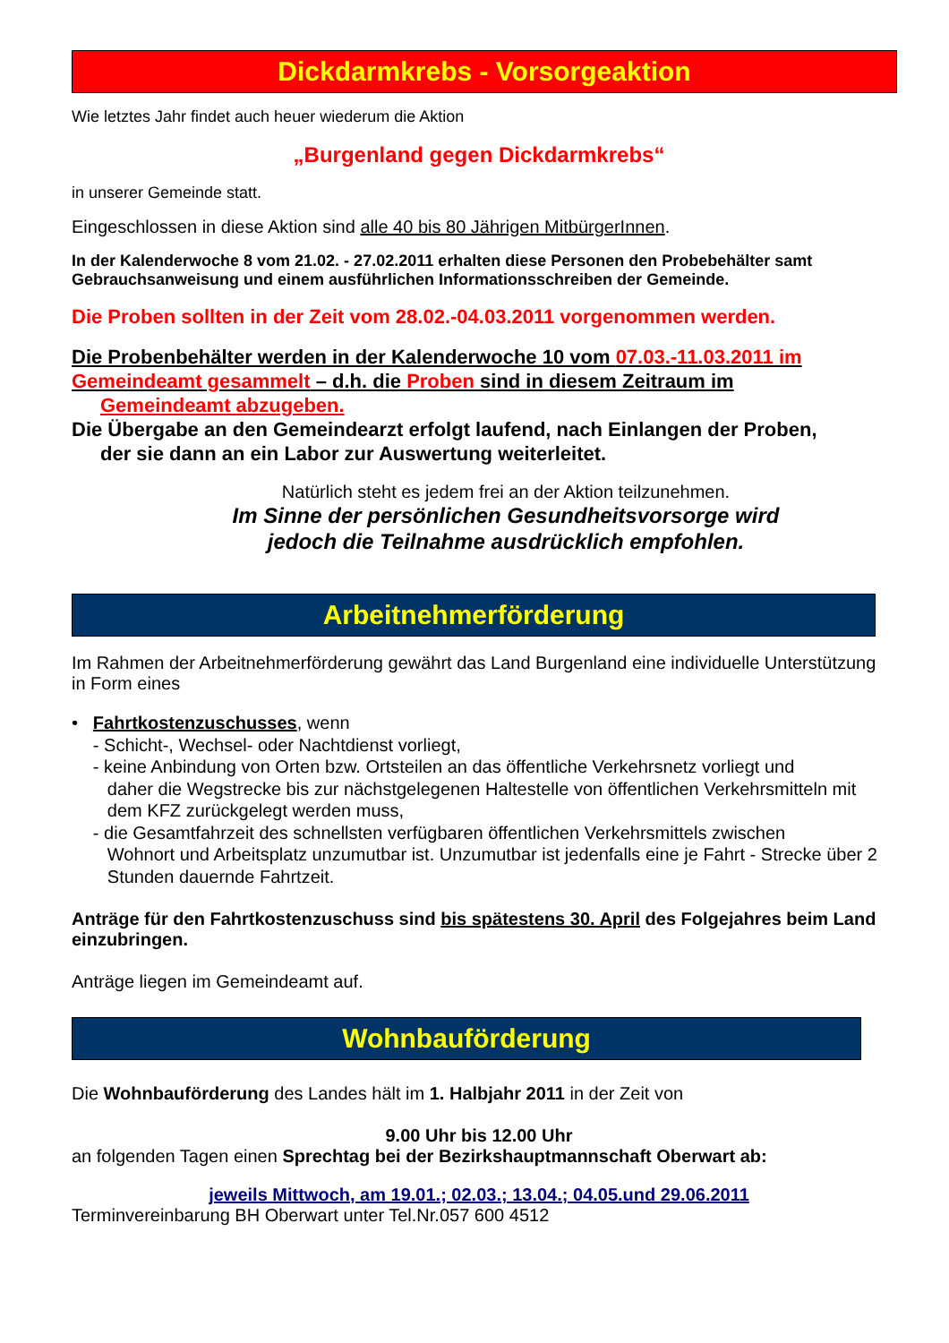Dickdarmkrebs - Vorsorgeaktion
Wie letztes Jahr findet auch heuer wiederum die Aktion
„Burgenland gegen Dickdarmkrebs“
in unserer Gemeinde statt.
Eingeschlossen in diese Aktion sind alle 40 bis 80 Jährigen MitbürgerInnen.
In der Kalenderwoche 8 vom 21.02. - 27.02.2011 erhalten diese Personen den Probebehälter samt Gebrauchsanweisung und einem ausführlichen Informationsschreiben der Gemeinde.
Die Proben sollten in der Zeit vom 28.02.-04.03.2011 vorgenommen werden.
Die Probenbehälter werden in der Kalenderwoche 10 vom 07.03.-11.03.2011 im Gemeindeamt gesammelt – d.h. die Proben sind in diesem Zeitraum im
Gemeindeamt abzugeben.
Die Übergabe an den Gemeindearzt erfolgt laufend, nach Einlangen der Proben,
der sie dann an ein Labor zur Auswertung weiterleitet.
Natürlich steht es jedem frei an der Aktion teilzunehmen.
Im Sinne der persönlichen Gesundheitsvorsorge wird
jedoch die Teilnahme ausdrücklich empfohlen.
Arbeitnehmerförderung
Im Rahmen der Arbeitnehmerförderung gewährt das Land Burgenland eine individuelle Unterstützung in Form eines
• Fahrtkostenzuschusses, wenn
- Schicht-, Wechsel- oder Nachtdienst vorliegt,
- keine Anbindung von Orten bzw. Ortsteilen an das öffentliche Verkehrsnetz vorliegt und
daher die Wegstrecke bis zur nächstgelegenen Haltestelle von öffentlichen Verkehrsmitteln mit dem KFZ zurückgelegt werden muss,
- die Gesamtfahrzeit des schnellsten verfügbaren öffentlichen Verkehrsmittels zwischen
Wohnort und Arbeitsplatz unzumutbar ist. Unzumutbar ist jedenfalls eine je Fahrt - Strecke über 2 Stunden dauernde Fahrtzeit.
Anträge für den Fahrtkostenzuschuss sind bis spätestens 30. April des Folgejahres beim Land einzubringen.
Anträge liegen im Gemeindeamt auf.
Wohnbauförderung
Die Wohnbauförderung des Landes hält im 1. Halbjahr 2011 in der Zeit von
9.00 Uhr bis 12.00 Uhr
an folgenden Tagen einen Sprechtag bei der Bezirkshauptmannschaft Oberwart ab:
jeweils Mittwoch, am 19.01.; 02.03.; 13.04.; 04.05.und 29.06.2011
Terminvereinbarung BH Oberwart unter Tel.Nr.057 600 4512